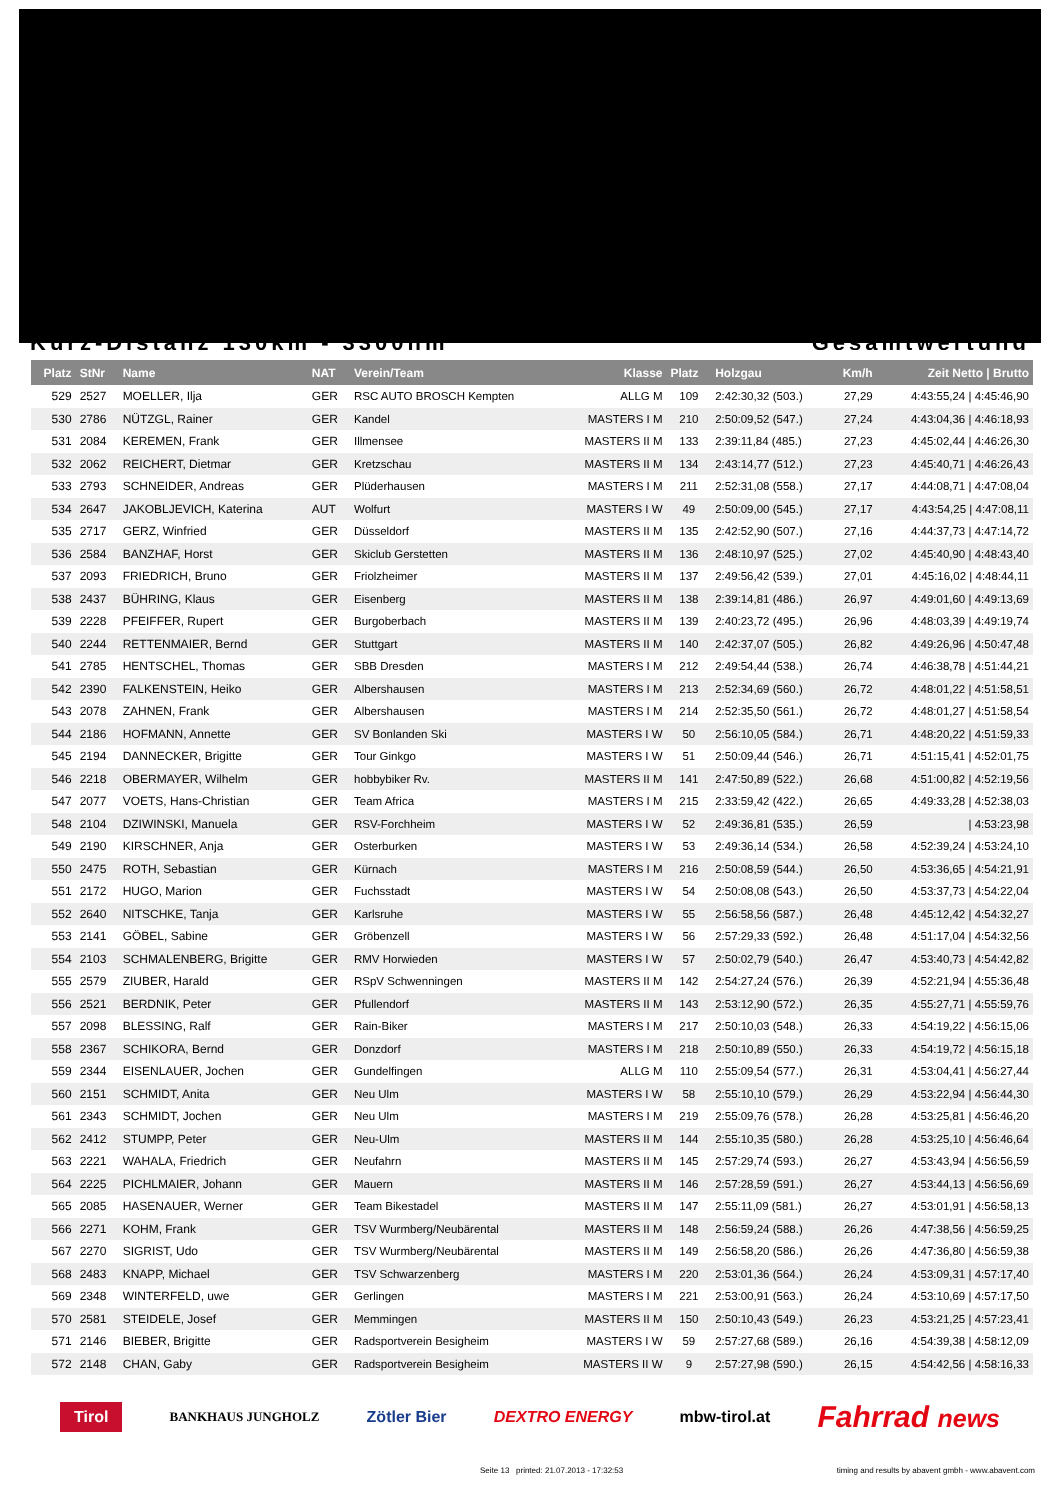Kurz-Distanz 130km - 3300hm Gesamtwertung
| Platz | StNr | Name | NAT | Verein/Team | Klasse | Platz | Holzgau | Km/h | Zeit Netto / Brutto |
| --- | --- | --- | --- | --- | --- | --- | --- | --- | --- |
| 529 | 2527 | MOELLER, Ilja | GER | RSC AUTO BROSCH Kempten | ALLG M | 109 | 2:42:30,32 (503.) | 27,29 | 4:43:55,24 / 4:45:46,90 |
| 530 | 2786 | NÜTZGL, Rainer | GER | Kandel | MASTERS I M | 210 | 2:50:09,52 (547.) | 27,24 | 4:43:04,36 / 4:46:18,93 |
| 531 | 2084 | KEREMEN, Frank | GER | Illmensee | MASTERS II M | 133 | 2:39:11,84 (485.) | 27,23 | 4:45:02,44 / 4:46:26,30 |
| 532 | 2062 | REICHERT, Dietmar | GER | Kretzschau | MASTERS II M | 134 | 2:43:14,77 (512.) | 27,23 | 4:45:40,71 / 4:46:26,43 |
| 533 | 2793 | SCHNEIDER, Andreas | GER | Plüderhausen | MASTERS I M | 211 | 2:52:31,08 (558.) | 27,17 | 4:44:08,71 / 4:47:08,04 |
| 534 | 2647 | JAKOBLJEVICH, Katerina | AUT | Wolfurt | MASTERS I W | 49 | 2:50:09,00 (545.) | 27,17 | 4:43:54,25 / 4:47:08,11 |
| 535 | 2717 | GERZ, Winfried | GER | Düsseldorf | MASTERS II M | 135 | 2:42:52,90 (507.) | 27,16 | 4:44:37,73 / 4:47:14,72 |
| 536 | 2584 | BANZHAF, Horst | GER | Skiclub Gerstetten | MASTERS II M | 136 | 2:48:10,97 (525.) | 27,02 | 4:45:40,90 / 4:48:43,40 |
| 537 | 2093 | FRIEDRICH, Bruno | GER | Friolzheimer | MASTERS II M | 137 | 2:49:56,42 (539.) | 27,01 | 4:45:16,02 / 4:48:44,11 |
| 538 | 2437 | BÜHRING, Klaus | GER | Eisenberg | MASTERS II M | 138 | 2:39:14,81 (486.) | 26,97 | 4:49:01,60 / 4:49:13,69 |
| 539 | 2228 | PFEIFFER, Rupert | GER | Burgoberbach | MASTERS II M | 139 | 2:40:23,72 (495.) | 26,96 | 4:48:03,39 / 4:49:19,74 |
| 540 | 2244 | RETTENMAIER, Bernd | GER | Stuttgart | MASTERS II M | 140 | 2:42:37,07 (505.) | 26,82 | 4:49:26,96 / 4:50:47,48 |
| 541 | 2785 | HENTSCHEL, Thomas | GER | SBB Dresden | MASTERS I M | 212 | 2:49:54,44 (538.) | 26,74 | 4:46:38,78 / 4:51:44,21 |
| 542 | 2390 | FALKENSTEIN, Heiko | GER | Albershausen | MASTERS I M | 213 | 2:52:34,69 (560.) | 26,72 | 4:48:01,22 / 4:51:58,51 |
| 543 | 2078 | ZAHNEN, Frank | GER | Albershausen | MASTERS I M | 214 | 2:52:35,50 (561.) | 26,72 | 4:48:01,27 / 4:51:58,54 |
| 544 | 2186 | HOFMANN, Annette | GER | SV Bonlanden Ski | MASTERS I W | 50 | 2:56:10,05 (584.) | 26,71 | 4:48:20,22 / 4:51:59,33 |
| 545 | 2194 | DANNECKER, Brigitte | GER | Tour Ginkgo | MASTERS I W | 51 | 2:50:09,44 (546.) | 26,71 | 4:51:15,41 / 4:52:01,75 |
| 546 | 2218 | OBERMAYER, Wilhelm | GER | hobbybiker Rv. | MASTERS II M | 141 | 2:47:50,89 (522.) | 26,68 | 4:51:00,82 / 4:52:19,56 |
| 547 | 2077 | VOETS, Hans-Christian | GER | Team Africa | MASTERS I M | 215 | 2:33:59,42 (422.) | 26,65 | 4:49:33,28 / 4:52:38,03 |
| 548 | 2104 | DZIWINSKI, Manuela | GER | RSV-Forchheim | MASTERS I W | 52 | 2:49:36,81 (535.) | 26,59 | / 4:53:23,98 |
| 549 | 2190 | KIRSCHNER, Anja | GER | Osterburken | MASTERS I W | 53 | 2:49:36,14 (534.) | 26,58 | 4:52:39,24 / 4:53:24,10 |
| 550 | 2475 | ROTH, Sebastian | GER | Kürnach | MASTERS I M | 216 | 2:50:08,59 (544.) | 26,50 | 4:53:36,65 / 4:54:21,91 |
| 551 | 2172 | HUGO, Marion | GER | Fuchsstadt | MASTERS I W | 54 | 2:50:08,08 (543.) | 26,50 | 4:53:37,73 / 4:54:22,04 |
| 552 | 2640 | NITSCHKE, Tanja | GER | Karlsruhe | MASTERS I W | 55 | 2:56:58,56 (587.) | 26,48 | 4:45:12,42 / 4:54:32,27 |
| 553 | 2141 | GÖBEL, Sabine | GER | Gröbenzell | MASTERS I W | 56 | 2:57:29,33 (592.) | 26,48 | 4:51:17,04 / 4:54:32,56 |
| 554 | 2103 | SCHMALENBERG, Brigitte | GER | RMV Horwieden | MASTERS I W | 57 | 2:50:02,79 (540.) | 26,47 | 4:53:40,73 / 4:54:42,82 |
| 555 | 2579 | ZIUBER, Harald | GER | RSpV Schwenningen | MASTERS II M | 142 | 2:54:27,24 (576.) | 26,39 | 4:52:21,94 / 4:55:36,48 |
| 556 | 2521 | BERDNIK, Peter | GER | Pfullendorf | MASTERS II M | 143 | 2:53:12,90 (572.) | 26,35 | 4:55:27,71 / 4:55:59,76 |
| 557 | 2098 | BLESSING, Ralf | GER | Rain-Biker | MASTERS I M | 217 | 2:50:10,03 (548.) | 26,33 | 4:54:19,22 / 4:56:15,06 |
| 558 | 2367 | SCHIKORA, Bernd | GER | Donzdorf | MASTERS I M | 218 | 2:50:10,89 (550.) | 26,33 | 4:54:19,72 / 4:56:15,18 |
| 559 | 2344 | EISENLAUER, Jochen | GER | Gundelfingen | ALLG M | 110 | 2:55:09,54 (577.) | 26,31 | 4:53:04,41 / 4:56:27,44 |
| 560 | 2151 | SCHMIDT, Anita | GER | Neu Ulm | MASTERS I W | 58 | 2:55:10,10 (579.) | 26,29 | 4:53:22,94 / 4:56:44,30 |
| 561 | 2343 | SCHMIDT, Jochen | GER | Neu Ulm | MASTERS I M | 219 | 2:55:09,76 (578.) | 26,28 | 4:53:25,81 / 4:56:46,20 |
| 562 | 2412 | STUMPP, Peter | GER | Neu-Ulm | MASTERS II M | 144 | 2:55:10,35 (580.) | 26,28 | 4:53:25,10 / 4:56:46,64 |
| 563 | 2221 | WAHALA, Friedrich | GER | Neufahrn | MASTERS II M | 145 | 2:57:29,74 (593.) | 26,27 | 4:53:43,94 / 4:56:56,59 |
| 564 | 2225 | PICHLMAIER, Johann | GER | Mauern | MASTERS II M | 146 | 2:57:28,59 (591.) | 26,27 | 4:53:44,13 / 4:56:56,69 |
| 565 | 2085 | HASENAUER, Werner | GER | Team Bikestadel | MASTERS II M | 147 | 2:55:11,09 (581.) | 26,27 | 4:53:01,91 / 4:56:58,13 |
| 566 | 2271 | KOHM, Frank | GER | TSV Wurmberg/Neubärental | MASTERS II M | 148 | 2:56:59,24 (588.) | 26,26 | 4:47:38,56 / 4:56:59,25 |
| 567 | 2270 | SIGRIST, Udo | GER | TSV Wurmberg/Neubärental | MASTERS II M | 149 | 2:56:58,20 (586.) | 26,26 | 4:47:36,80 / 4:56:59,38 |
| 568 | 2483 | KNAPP, Michael | GER | TSV Schwarzenberg | MASTERS I M | 220 | 2:53:01,36 (564.) | 26,24 | 4:53:09,31 / 4:57:17,40 |
| 569 | 2348 | WINTERFELD, uwe | GER | Gerlingen | MASTERS I M | 221 | 2:53:00,91 (563.) | 26,24 | 4:53:10,69 / 4:57:17,50 |
| 570 | 2581 | STEIDELE, Josef | GER | Memmingen | MASTERS II M | 150 | 2:50:10,43 (549.) | 26,23 | 4:53:21,25 / 4:57:23,41 |
| 571 | 2146 | BIEBER, Brigitte | GER | Radsportverein Besigheim | MASTERS I W | 59 | 2:57:27,68 (589.) | 26,16 | 4:54:39,38 / 4:58:12,09 |
| 572 | 2148 | CHAN, Gaby | GER | Radsportverein Besigheim | MASTERS II W | 9 | 2:57:27,98 (590.) | 26,15 | 4:54:42,56 / 4:58:16,33 |
Tirol BANKHAUS JUNGHOLZ Zötler Bier DEXTRO ENERGY mbw-tirol.at Fahrrad news
Seite 13 printed: 21.07.2013 - 17:32:53 timing and results by abavent gmbh - www.abavent.com